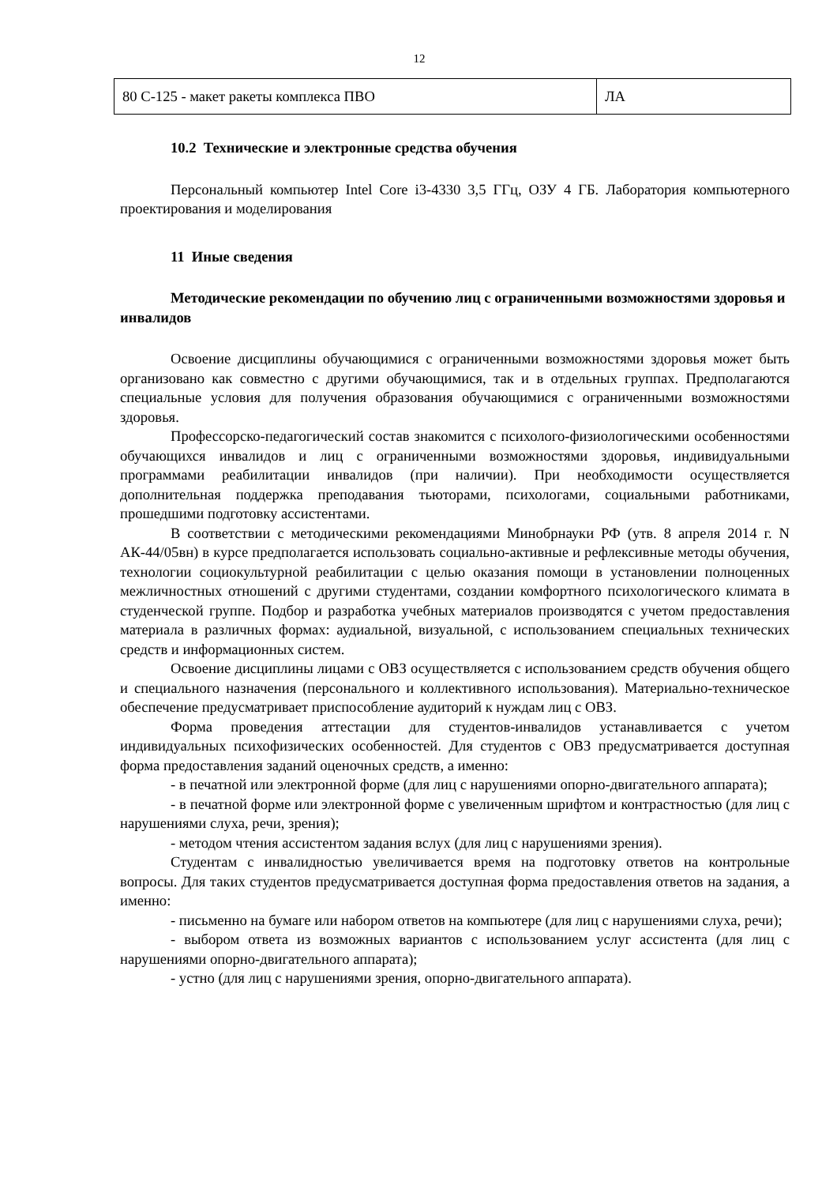12
| 80 С-125 - макет ракеты комплекса ПВО | ЛА |
10.2 Технические и электронные средства обучения
Персональный компьютер Intel Core i3-4330 3,5 ГГц, ОЗУ 4 ГБ. Лаборатория компьютерного проектирования и моделирования
11 Иные сведения
Методические рекомендации по обучению лиц с ограниченными возможностями здоровья и инвалидов
Освоение дисциплины обучающимися с ограниченными возможностями здоровья может быть организовано как совместно с другими обучающимися, так и в отдельных группах. Предполагаются специальные условия для получения образования обучающимися с ограниченными возможностями здоровья.
Профессорско-педагогический состав знакомится с психолого-физиологическими особенностями обучающихся инвалидов и лиц с ограниченными возможностями здоровья, индивидуальными программами реабилитации инвалидов (при наличии). При необходимости осуществляется дополнительная поддержка преподавания тьюторами, психологами, социальными работниками, прошедшими подготовку ассистентами.
В соответствии с методическими рекомендациями Минобрнауки РФ (утв. 8 апреля 2014 г. N АК-44/05вн) в курсе предполагается использовать социально-активные и рефлексивные методы обучения, технологии социокультурной реабилитации с целью оказания помощи в установлении полноценных межличностных отношений с другими студентами, создании комфортного психологического климата в студенческой группе. Подбор и разработка учебных материалов производятся с учетом предоставления материала в различных формах: аудиальной, визуальной, с использованием специальных технических средств и информационных систем.
Освоение дисциплины лицами с ОВЗ осуществляется с использованием средств обучения общего и специального назначения (персонального и коллективного использования). Материально-техническое обеспечение предусматривает приспособление аудиторий к нуждам лиц с ОВЗ.
Форма проведения аттестации для студентов-инвалидов устанавливается с учетом индивидуальных психофизических особенностей. Для студентов с ОВЗ предусматривается доступная форма предоставления заданий оценочных средств, а именно:
- в печатной или электронной форме (для лиц с нарушениями опорно-двигательного аппарата);
- в печатной форме или электронной форме с увеличенным шрифтом и контрастностью (для лиц с нарушениями слуха, речи, зрения);
- методом чтения ассистентом задания вслух (для лиц с нарушениями зрения).
Студентам с инвалидностью увеличивается время на подготовку ответов на контрольные вопросы. Для таких студентов предусматривается доступная форма предоставления ответов на задания, а именно:
- письменно на бумаге или набором ответов на компьютере (для лиц с нарушениями слуха, речи);
- выбором ответа из возможных вариантов с использованием услуг ассистента (для лиц с нарушениями опорно-двигательного аппарата);
- устно (для лиц с нарушениями зрения, опорно-двигательного аппарата).